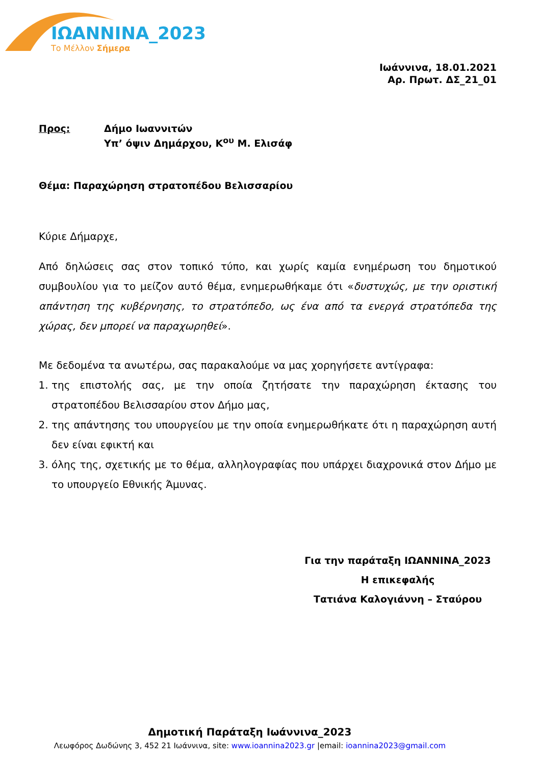ΙΩΑΝΝΙΝΑ_2023
Το Μέλλον Σήμερα
Ιωάννινα, 18.01.2021
Αρ. Πρωτ. ΔΣ_21_01
Προς: Δήμο Ιωαννιτών
Υπ’ όψιν Δημάρχου, Κ<sup>ου</sup> Μ. Ελισάφ
Θέμα: Παραχώρηση στρατοπέδου Βελισσαρίου
Κύριε Δήμαρχε,
Από δηλώσεις σας στον τοπικό τύπο, και χωρίς καμία ενημέρωση του δημοτικού συμβουλίου για το μείζον αυτό θέμα, ενημερωθήκαμε ότι «δυστυχώς, με την οριστική απάντηση της κυβέρνησης, το στρατόπεδο, ως ένα από τα ενεργά στρατόπεδα της χώρας, δεν μπορεί να παραχωρηθεί».
Με δεδομένα τα ανωτέρω, σας παρακαλούμε να μας χορηγήσετε αντίγραφα:
1. της επιστολής σας, με την οποία ζητήσατε την παραχώρηση έκτασης του στρατοπέδου Βελισσαρίου στον Δήμο μας,
2. της απάντησης του υπουργείου με την οποία ενημερωθήκατε ότι η παραχώρηση αυτή δεν είναι εφικτή και
3. όλης της, σχετικής με το θέμα, αλληλογραφίας που υπάρχει διαχρονικά στον Δήμο με το υπουργείο Εθνικής Άμυνας.
Για την παράταξη ΙΩΑΝΝΙΝΑ_2023
Η επικεφαλής
Τατιάνα Καλογιάννη – Σταύρου
Δημοτική Παράταξη Ιωάννινα_2023
Λεωφόρος Δωδώνης 3, 452 21 Ιωάννινα, site: www.ioannina2023.gr |email: ioannina2023@gmail.com